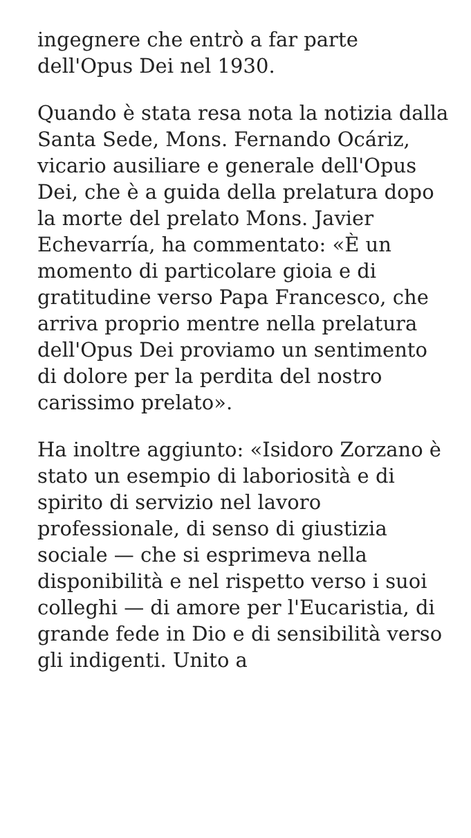ingegnere che entrò a far parte
dell'Opus Dei nel 1930.
Quando è stata resa nota la notizia dalla Santa Sede, Mons. Fernando Ocáriz, vicario ausiliare e generale dell'Opus Dei, che è a guida della prelatura dopo la morte del prelato Mons. Javier Echevarría, ha commentato: «È un momento di particolare gioia e di gratitudine verso Papa Francesco, che arriva proprio mentre nella prelatura dell'Opus Dei proviamo un sentimento di dolore per la perdita del nostro carissimo prelato».
Ha inoltre aggiunto: «Isidoro Zorzano è stato un esempio di laboriosità e di spirito di servizio nel lavoro professionale, di senso di giustizia sociale — che si esprimeva nella disponibilità e nel rispetto verso i suoi colleghi — di amore per l'Eucaristia, di grande fede in Dio e di sensibilità verso gli indigenti. Unito a